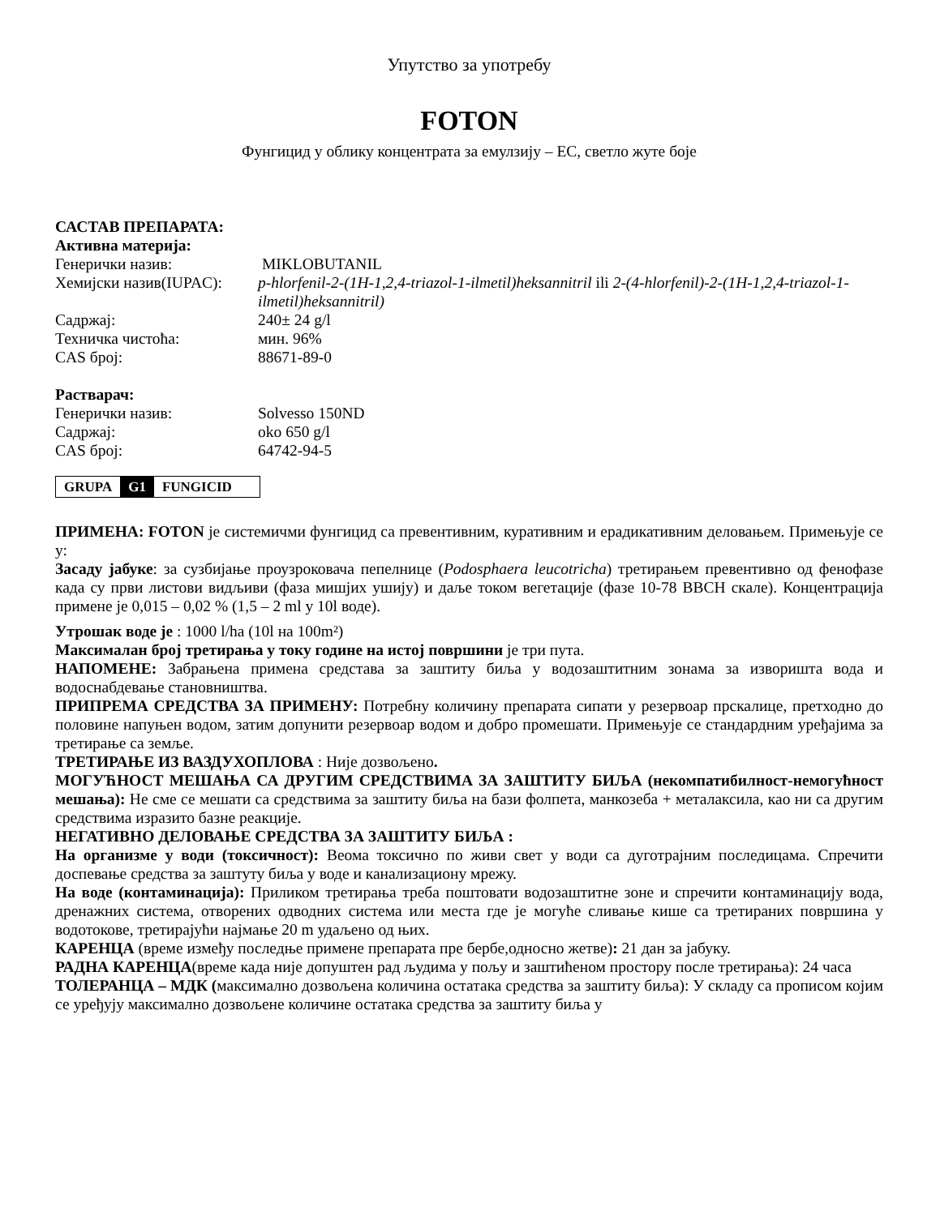Упутство за употребу
FOTON
Фунгицид у облику концентрата за емулзију – ЕС, светло жуте боје
САСТАВ ПРЕПАРАТА:
Активна материја:
| Генерички назив: | MIKLOBUTANIL |
| Хемијски назив(IUPAC): | p-hlorfenil-2-(1H-1,2,4-triazol-1-ilmetil)heksannitril ili 2-(4-hlorfenil)-2-(1H-1,2,4-triazol-1-ilmetil)heksannitril) |
| Садржај: | 240± 24 g/l |
| Техничка чистоћа: | мин. 96% |
| CAS број: | 88671-89-0 |
Растварач:
| Генерички назив: | Solvesso 150ND |
| Садржај: | oko 650 g/l |
| CAS број: | 64742-94-5 |
| GRUPA | G1 | FUNGICID |
ПРИМЕНА: FOTON је системичми фунгицид са превентивним, куративним и ерадикативним деловањем. Примењује се у:
Засаду јабуке: за сузбијање проузроковача пепелнице (Podosphaera leucotricha) третирањем превентивно од фенофазе када су први листови видљиви (фаза мишјих ушију) и даље током вегетације (фазе 10-78 BBCH скале). Концентрација примене је 0,015 – 0,02 % (1,5 – 2 ml у 10l воде).
Утрошак воде је : 1000 l/ha (10l на 100m²)
Максималан број третирања у току године на истој површини је три пута.
НАПОМЕНЕ: Забрањена примена средстава за заштиту биља у водозаштитним зонама за изворишта вода и водоснабдевање становништва.
ПРИПРЕМА СРЕДСТВА ЗА ПРИМЕНУ: Потребну количину препарата сипати у резервоар прскалице, претходно до половине напуњен водом, затим допунити резервоар водом и добро промешати. Примењује се стандардним уређајима за третирање са земље.
ТРЕТИРАЊЕ ИЗ ВАЗДУХОПЛОВА : Није дозвољено.
МОГУЋНОСТ МЕШАЊА СА ДРУГИМ СРЕДСТВИМА ЗА ЗАШТИТУ БИЉА (некомпатибилност-немогућност мешања): Не сме се мешати са средствима за заштиту биља на бази фолпета, манкозеба + металаксила, као ни са другим средствима изразито базне реакције.
НЕГАТИВНО ДЕЛОВАЊЕ СРЕДСТВА ЗА ЗАШТИТУ БИЉА :
На организме у води (токсичност): Веома токсично по живи свет у води са дуготрајним последицама. Спречити доспевање средства за заштуту биља у воде и канализациону мрежу.
На воде (контаминација): Приликом третирања треба поштовати водозаштитне зоне и спречити контаминацију вода, дренажних система, отворених одводних система или места где је могуће сливање кише са третираних површина у водотокове, третирајући најмање 20 m удаљено од њих.
КАРЕНЦА (време између последње примене препарата пре бербе,односно жетве): 21 дан за јабуку.
РАДНА КАРЕНЦА(време када није допуштен рад људима у пољу и заштићеном простору после третирања): 24 часа
ТОЛЕРАНЦА – МДК (максимално дозвољена количина остатака средства за заштиту биља): У складу са прописом којим се уређују максимално дозвољене количине остатака средства за заштиту биља у